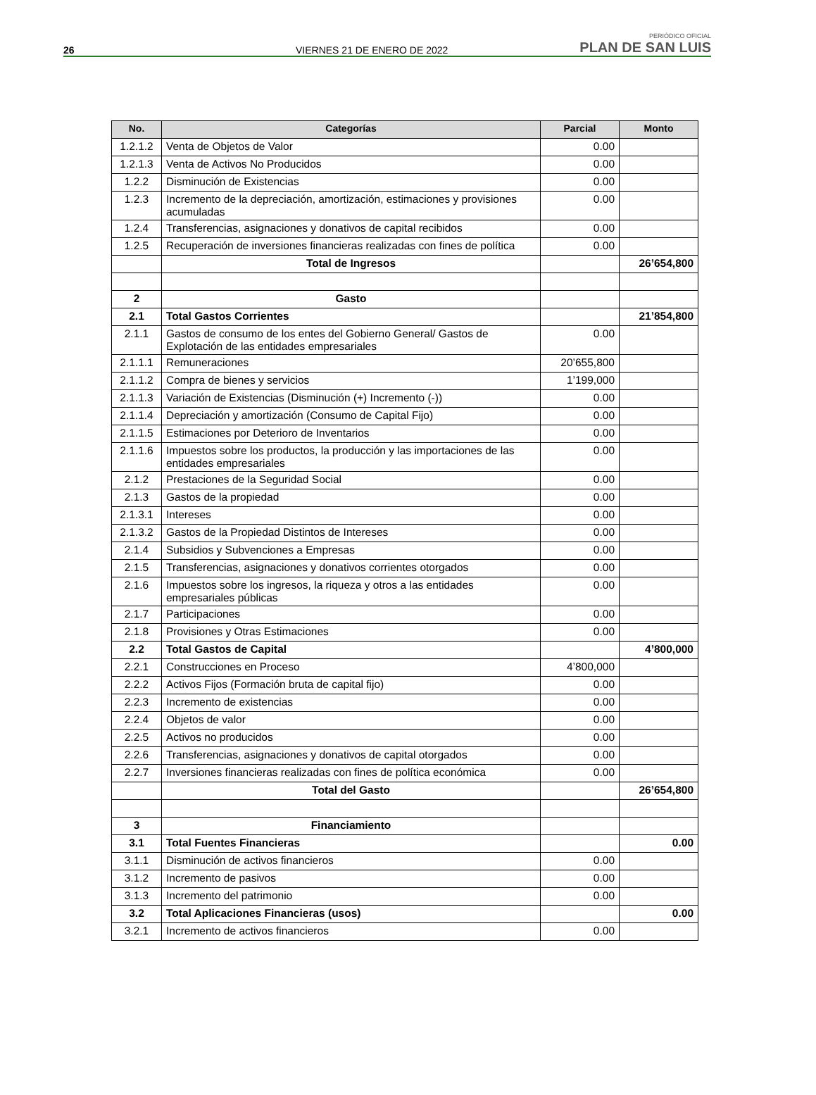26 VIERNES 21 DE ENERO DE 2022 PERIÓDICO OFICIAL
PLAN DE SAN LUIS
| No. | Categorías | Parcial | Monto |
| --- | --- | --- | --- |
| 1.2.1.2 | Venta de Objetos de Valor | 0.00 | |
| 1.2.1.3 | Venta de Activos No Producidos | 0.00 | |
| 1.2.2 | Disminución de Existencias | 0.00 | |
| 1.2.3 | Incremento de la depreciación, amortización, estimaciones y provisiones acumuladas | 0.00 | |
| 1.2.4 | Transferencias, asignaciones y donativos de capital recibidos | 0.00 | |
| 1.2.5 | Recuperación de inversiones financieras realizadas con fines de política | 0.00 | |
| | Total de Ingresos | | 26’654,800 |
| 2 | Gasto | | |
| 2.1 | Total Gastos Corrientes | | 21’854,800 |
| 2.1.1 | Gastos de consumo de los entes del Gobierno General/ Gastos de Explotación de las entidades empresariales | 0.00 | |
| 2.1.1.1 | Remuneraciones | 20’655,800 | |
| 2.1.1.2 | Compra de bienes y servicios | 1’199,000 | |
| 2.1.1.3 | Variación de Existencias (Disminución (+) Incremento (-)) | 0.00 | |
| 2.1.1.4 | Depreciación y amortización (Consumo de Capital Fijo) | 0.00 | |
| 2.1.1.5 | Estimaciones por Deterioro de Inventarios | 0.00 | |
| 2.1.1.6 | Impuestos sobre los productos, la producción y las importaciones de las entidades empresariales | 0.00 | |
| 2.1.2 | Prestaciones de la Seguridad Social | 0.00 | |
| 2.1.3 | Gastos de la propiedad | 0.00 | |
| 2.1.3.1 | Intereses | 0.00 | |
| 2.1.3.2 | Gastos de la Propiedad Distintos de Intereses | 0.00 | |
| 2.1.4 | Subsidios y Subvenciones a Empresas | 0.00 | |
| 2.1.5 | Transferencias, asignaciones y donativos corrientes otorgados | 0.00 | |
| 2.1.6 | Impuestos sobre los ingresos, la riqueza y otros a las entidades empresariales públicas | 0.00 | |
| 2.1.7 | Participaciones | 0.00 | |
| 2.1.8 | Provisiones y Otras Estimaciones | 0.00 | |
| 2.2 | Total Gastos de Capital | | 4’800,000 |
| 2.2.1 | Construcciones en Proceso | 4’800,000 | |
| 2.2.2 | Activos Fijos (Formación bruta de capital fijo) | 0.00 | |
| 2.2.3 | Incremento de existencias | 0.00 | |
| 2.2.4 | Objetos de valor | 0.00 | |
| 2.2.5 | Activos no producidos | 0.00 | |
| 2.2.6 | Transferencias, asignaciones y donativos de capital otorgados | 0.00 | |
| 2.2.7 | Inversiones financieras realizadas con fines de política económica | 0.00 | |
| | Total del Gasto | | 26’654,800 |
| 3 | Financiamiento | | |
| 3.1 | Total Fuentes Financieras | | 0.00 |
| 3.1.1 | Disminución de activos financieros | 0.00 | |
| 3.1.2 | Incremento de pasivos | 0.00 | |
| 3.1.3 | Incremento del patrimonio | 0.00 | |
| 3.2 | Total Aplicaciones Financieras (usos) | | 0.00 |
| 3.2.1 | Incremento de activos financieros | 0.00 | |